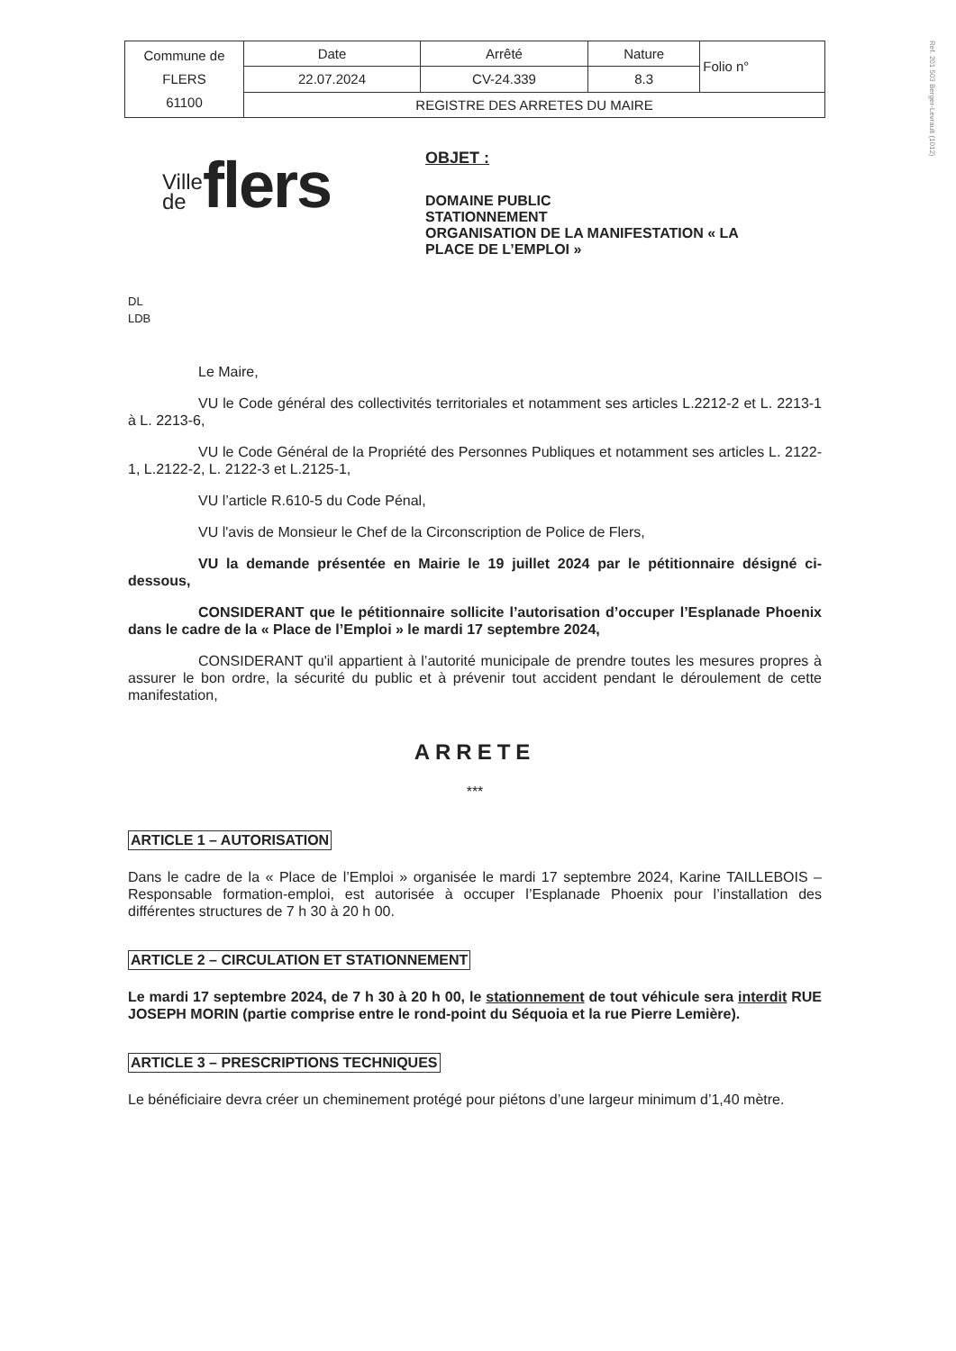Ref. 201 503 Berger-Levrault (1012)
| Commune de FLERS 61100 | Date | Arrêté | Nature | Folio n° |
| | 22.07.2024 | CV-24.339 | 8.3 | |
| | REGISTRE DES ARRETES DU MAIRE | | | |
Ville
de
flers
OBJET :
DOMAINE PUBLIC
STATIONNEMENT
ORGANISATION DE LA MANIFESTATION « LA
PLACE DE L’EMPLOI »
DL
LDB
Le Maire,
VU le Code général des collectivités territoriales et notamment ses articles L.2212-2 et L. 2213-1 à L. 2213-6,
VU le Code Général de la Propriété des Personnes Publiques et notamment ses articles L. 2122-1, L.2122-2, L. 2122-3 et L.2125-1,
VU l’article R.610-5 du Code Pénal,
VU l'avis de Monsieur le Chef de la Circonscription de Police de Flers,
VU la demande présentée en Mairie le 19 juillet 2024 par le pétitionnaire désigné ci-dessous,
CONSIDERANT que le pétitionnaire sollicite l’autorisation d’occuper l’Esplanade Phoenix dans le cadre de la « Place de l’Emploi » le mardi 17 septembre 2024,
CONSIDERANT qu'il appartient à l’autorité municipale de prendre toutes les mesures propres à assurer le bon ordre, la sécurité du public et à prévenir tout accident pendant le déroulement de cette manifestation,
ARRETE
***
ARTICLE 1 – AUTORISATION
Dans le cadre de la « Place de l’Emploi » organisée le mardi 17 septembre 2024, Karine TAILLEBOIS – Responsable formation-emploi, est autorisée à occuper l’Esplanade Phoenix pour l’installation des différentes structures de 7 h 30 à 20 h 00.
ARTICLE 2 – CIRCULATION ET STATIONNEMENT
Le mardi 17 septembre 2024, de 7 h 30 à 20 h 00, le stationnement de tout véhicule sera interdit RUE JOSEPH MORIN (partie comprise entre le rond-point du Séquoia et la rue Pierre Lemière).
ARTICLE 3 – PRESCRIPTIONS TECHNIQUES
Le bénéficiaire devra créer un cheminement protégé pour piétons d’une largeur minimum d’1,40 mètre.